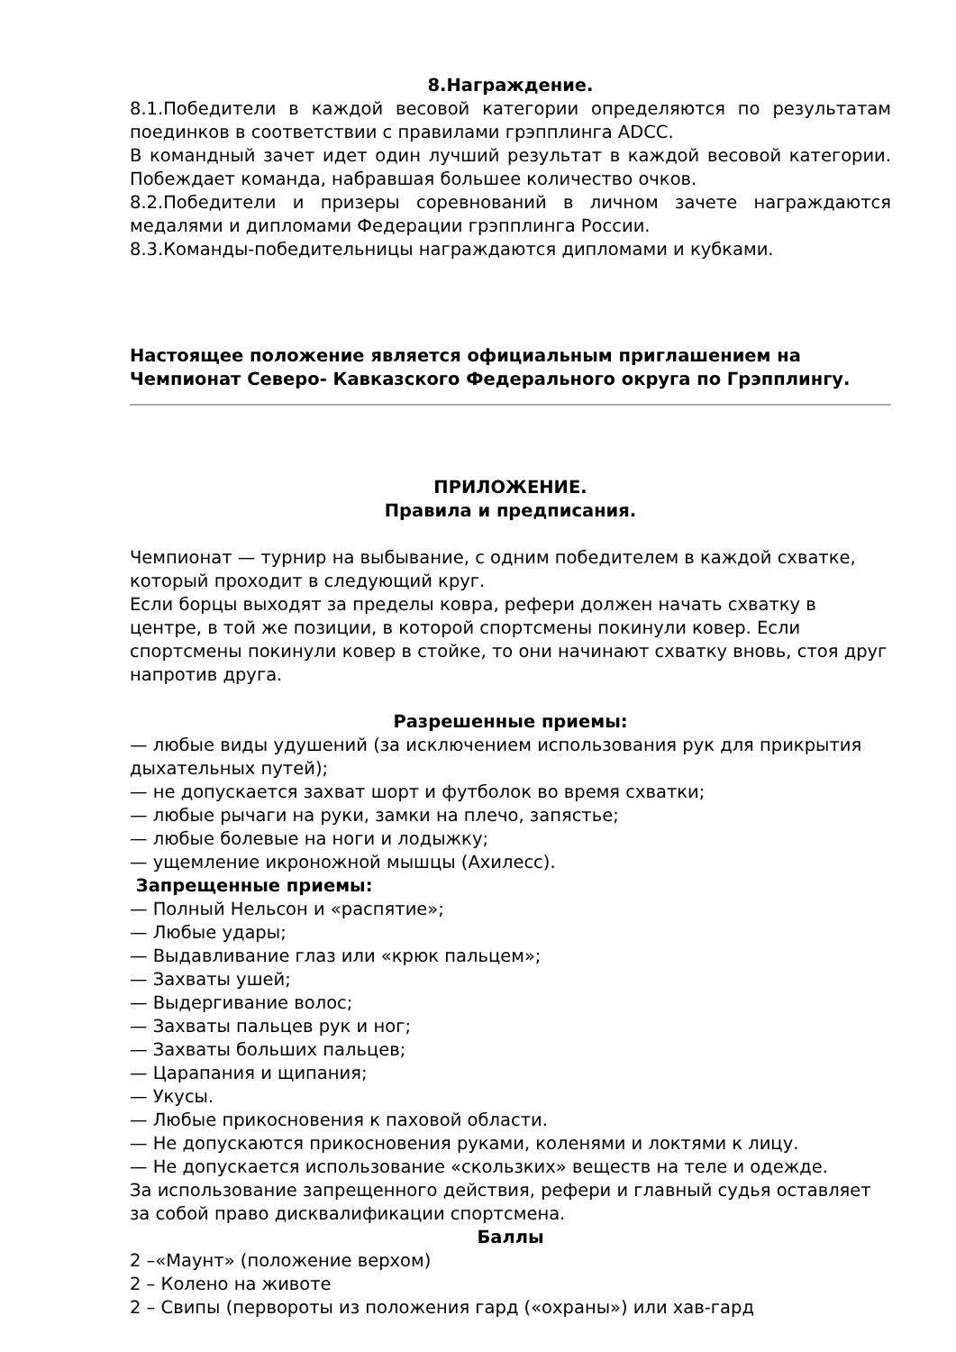8.Награждение.
8.1.Победители в каждой весовой категории определяются по результатам поединков в соответствии с правилами грэпплинга ADCC.
В командный зачет идет один лучший результат в каждой весовой категории. Побеждает команда, набравшая большее количество очков.
8.2.Победители и призеры соревнований в личном зачете награждаются медалями и дипломами Федерации грэпплинга России.
8.3.Команды-победительницы награждаются дипломами и кубками.
Настоящее положение является официальным приглашением на Чемпионат Северо- Кавказского Федерального округа по Грэпплингу.
ПРИЛОЖЕНИЕ.
Правила и предписания.
Чемпионат — турнир на выбывание, с одним победителем в каждой схватке, который проходит в следующий круг.
Если борцы выходят за пределы ковра, рефери должен начать схватку в центре, в той же позиции, в которой спортсмены покинули ковер. Если спортсмены покинули ковер в стойке, то они начинают схватку вновь, стоя друг напротив друга.
Разрешенные приемы:
— любые виды удушений (за исключением использования рук для прикрытия дыхательных путей);
— не допускается захват шорт и футболок во время схватки;
— любые рычаги на руки, замки на плечо, запястье;
— любые болевые на ноги и лодыжку;
— ущемление икроножной мышцы (Ахилесс).
Запрещенные приемы:
— Полный Нельсон и «распятие»;
— Любые удары;
— Выдавливание глаз или «крюк пальцем»;
— Захваты ушей;
— Выдергивание волос;
— Захваты пальцев рук и ног;
— Захваты больших пальцев;
— Царапания и щипания;
— Укусы.
— Любые прикосновения к паховой области.
— Не допускаются прикосновения руками, коленями и локтями к лицу.
— Не допускается использование «скользких» веществ на теле и одежде.
За использование запрещенного действия, рефери и главный судья оставляет за собой право дисквалификации спортсмена.
Баллы
2 –«Маунт» (положение верхом)
2 – Колено на животе
2 – Свипы (первороты из положения гард («охраны») или хав-гард